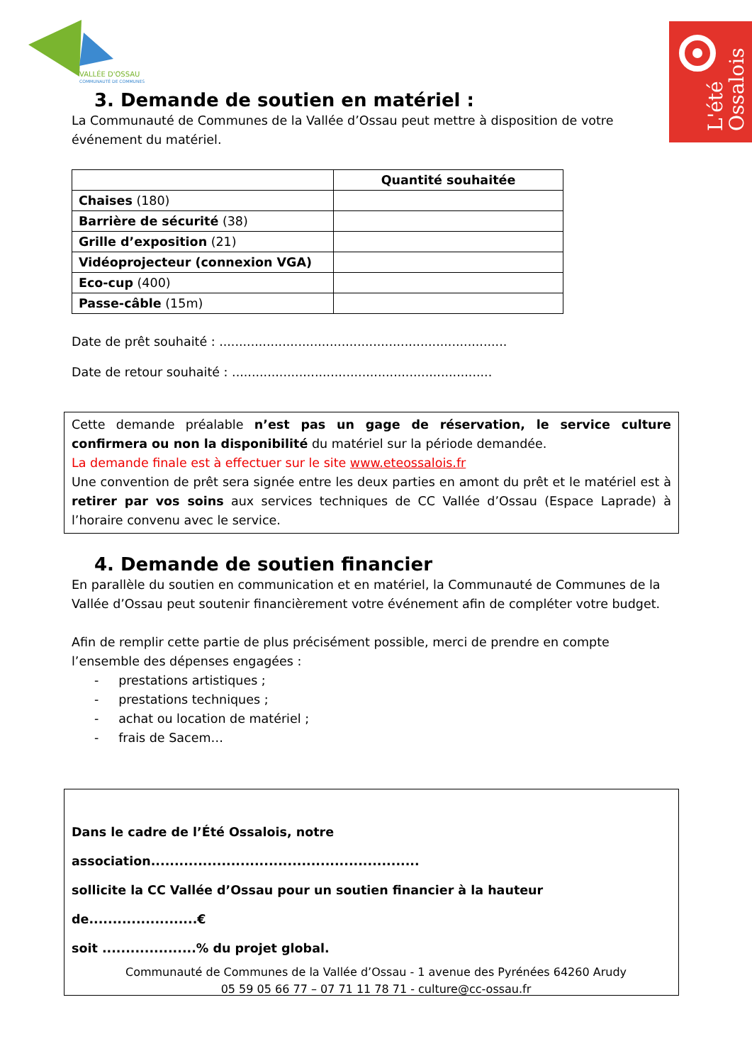VALLÉE D'OSSAU
COMMUNAUTÉ DE COMMUNES
L'été
Ossalois
3. Demande de soutien en matériel :
La Communauté de Communes de la Vallée d’Ossau peut mettre à disposition de votre événement du matériel.
| | Quantité souhaitée |
| --- | --- |
| Chaises (180) | |
| Barrière de sécurité (38) | |
| Grille d’exposition (21) | |
| Vidéoprojecteur (connexion VGA) | |
| Eco-cup (400) | |
| Passe-câble (15m) | |
Date de prêt souhaité : .........................................................................
Date de retour souhaité : ..................................................................
Cette demande préalable n’est pas un gage de réservation, le service culture confirmera ou non la disponibilité du matériel sur la période demandée.
La demande finale est à effectuer sur le site www.eteossalois.fr
Une convention de prêt sera signée entre les deux parties en amont du prêt et le matériel est à retirer par vos soins aux services techniques de CC Vallée d’Ossau (Espace Laprade) à l’horaire convenu avec le service.
4. Demande de soutien financier
En parallèle du soutien en communication et en matériel, la Communauté de Communes de la Vallée d’Ossau peut soutenir financièrement votre événement afin de compléter votre budget.
Afin de remplir cette partie de plus précisément possible, merci de prendre en compte l’ensemble des dépenses engagées :
- prestations artistiques ;
- prestations techniques ;
- achat ou location de matériel ;
- frais de Sacem…
Dans le cadre de l’Été Ossalois, notre association.........................................................
sollicite la CC Vallée d’Ossau pour un soutien financier à la hauteur de.......................€
soit ....................% du projet global.
Communauté de Communes de la Vallée d’Ossau - 1 avenue des Pyrénées 64260 Arudy
05 59 05 66 77 – 07 71 11 78 71 - culture@cc-ossau.fr